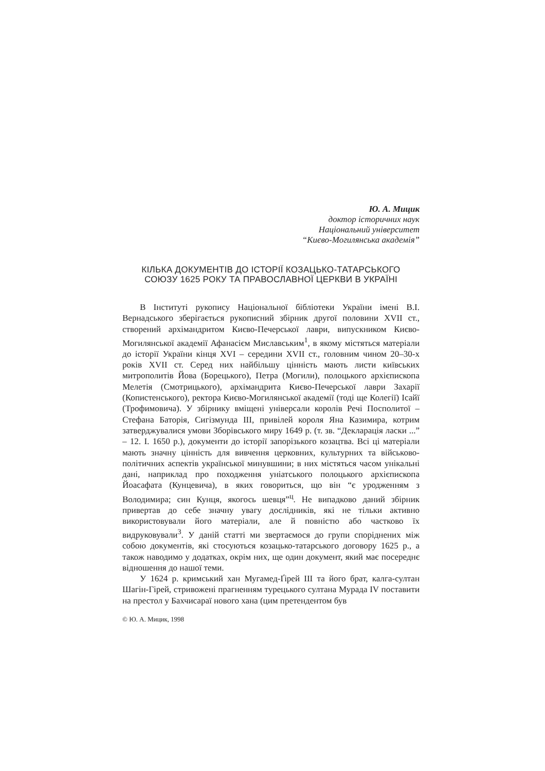Ю. А. Мицик
доктор історичних наук
Національний університет
“Києво-Могилянська академія”
КІЛЬКА ДОКУМЕНТІВ ДО ІСТОРІЇ КОЗАЦЬКО-ТАТАРСЬКОГО СОЮЗУ 1625 РОКУ ТА ПРАВОСЛАВНОЇ ЦЕРКВИ В УКРАЇНІ
В Інституті рукопису Національної бібліотеки України імені В.І. Вернадського зберігається рукописний збірник другої половини XVII ст., створений архімандритом Києво-Печерської лаври, випускником Києво-Могилянської академії Афанасієм Миславським<sup>1</sup>, в якому містяться матеріали до історії України кінця XVI – середини XVII ст., головним чином 20–30-х років XVII ст. Серед них найбільшу цінність мають листи київських митрополитів Йова (Борецького), Петра (Могили), полоцького архієпископа Мелетія (Смотрицького), архімандрита Києво-Печерської лаври Захарії (Копистенського), ректора Києво-Могилянської академії (тоді ще Колегії) Ісайї (Трофимовича). У збірнику вміщені універсали королів Речі Посполитої – Стефана Баторія, Сигізмунда III, привілей короля Яна Казимира, котрим затверджувалися умови Зборівського миру 1649 р. (т. зв. “Декларація ласки ...” – 12. I. 1650 р.), документи до історії запорізького козацтва. Всі ці матеріали мають значну цінність для вивчення церковних, культурних та військово-політичних аспектів української минувшини; в них містяться часом унікальні дані, наприклад про походження уніатського полоцького архієпископа Йоасафата (Кунцевича), в яких говориться, що він “є уродженням з Володимира; син Кунця, якогось шевця”<sup>ц</sup>. Не випадково даний збірник привертав до себе значну увагу дослідників, які не тільки активно використовували його матеріали, але й повністю або частково їх видруковували<sup>3</sup>. У даній статті ми звертаємося до групи споріднених між собою документів, які стосуються козацько-татарського договору 1625 р., а також наводимо у додатках, окрім них, ще один документ, який має посереднє відношення до нашої теми.
У 1624 р. кримський хан Мугамед-Ґірей III та його брат, калга-султан Шагін-Гірей, стривожені прагненням турецького султана Мурада IV поставити на престол у Бахчисараї нового хана (цим претендентом був
© Ю. А. Мицик, 1998